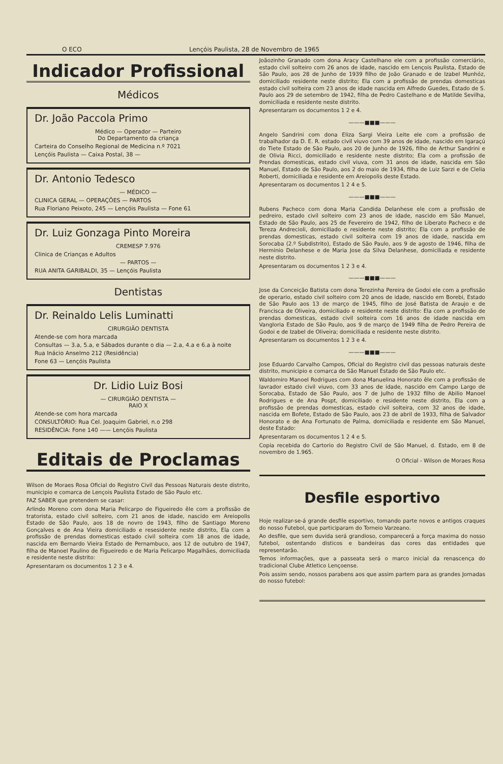O ECO Lençóis Paulista, 28 de Novembro de 1965
Indicador Profissional
Médicos
Dr. João Paccola Primo
Médico — Operador — Parteiro
Do Departamento da criança
Carteira do Conselho Regional de Medicina n.º 7021
Lençóis Paulista — Caixa Postal, 38 —
Dr. Antonio Tedesco
— MÉDICO —
CLINICA GERAL — OPERAÇÕES — PARTOS
Rua Floriano Peixoto, 245 — Lençóis Paulista — Fone 61
Dr. Luiz Gonzaga Pinto Moreira
CREMESP 7.976
Clinica de Crianças e Adultos
— PARTOS —
RUA ANITA GARIBALDI, 35 — Lençóis Paulista
Dentistas
Dr. Reinaldo Lelis Luminatti
CIRURGIÃO DENTISTA
Atende-se com hora marcada
Consultas — 3.a, 5.a, e Sábados durante o dia — 2.a, 4.a e 6.a à noite
Rua Inácio Anselmo 212 (Residência)
Fone 63 — Lençóis Paulista
Dr. Lidio Luiz Bosi
— CIRURGIÃO DENTISTA —
RAIO X
Atende-se com hora marcada
CONSULTÓRIO: Rua Cel. Joaquim Gabriel, n.o 298
RESIDÊNCIA: Fone 140 —— Lençóis Paulista
Editais de Proclamas
Wilson de Moraes Rosa Oficial do Registro Civil das Pessoas Naturais deste distrito, municipio e comarca de Lençois Paulista Estado de São Paulo etc.
FAZ SABER que pretendem se casar:
Arlindo Moreno com dona Maria Pelicarpo de Figueiredo êle com a profissão de tratorista, estado civil solteiro, com 21 anos de idade, nascido em Areiopolis Estado de São Paulo, aos 18 de novro de 1943, filho de Santiago Moreno Gonçalves e de Ana Vieira domiciliado e resesidente neste distrito, Ela com a profissão de prendas domesticas estado civil solteira com 18 anos de idade, nascida em Bernardo Vieira Estado de Pernambuco, aos 12 de outubro de 1947, filha de Manoel Paulino de Figueiredo e de Maria Pelicarpo Magalhães, domiciliada e residente neste distrito:
Apresentaram os documentos 1 2 3 e 4.
Joãozinho Granado com dona Aracy Castelhano ele com a profissão comerciário, estado civil solteiro com 26 anos de idade, nascido em Lençois Paulista, Estado de São Paulo, aos 28 de Junho de 1939 filho de João Granado e de Izabel Munhóz, domiciliado residente neste distrito; Ela com a profissão de prendas domesticas estado civil solteira com 23 anos de idade nascida em Alfredo Guedes, Estado de S. Paulo aos 29 de setembro de 1942, filha de Pedro Castelhano e de Matilde Sevilha, domiciliada e residente neste distrito.
Apresentaram os documentos 1 2 e 4.
———■■■———
Angelo Sandrini com dona Eliza Sargi Vieira Leite ele com a profissão de trabalhador da D. E. R. estado civil viuvo com 39 anos de idade, nascido em Igaraçú do Tiete Estado de São Paulo, aos 20 de Junho de 1926, filho de Arthur Sandrini e de Olivia Ricci, domiciliado e residente neste distrito; Ela com a profissão de Prendas domesticas, estado civil viuva, com 31 anos de idade, nascida em São Manuel, Estado de São Paulo, aos 2 do maio de 1934, filha de Luiz Sarzi e de Clelia Roberti, domiciliada e residente em Areiopolis deste Estado.
Apresentaram os documentos 1 2 4 e 5.
———■■■———
Rubens Pacheco com dona Maria Candida Delanhese ele com a profissão de pedreiro, estado civil solteiro com 23 anos de idade, nascido em São Manuel, Estado de São Paulo, aos 25 de Fevereiro de 1942, filho de Liberato Pacheco e de Tereza Andrecioli, domiciliado e residente neste distrito; Ela com a profissão de prendas domesticas, estado civil solteira com 19 anos de idade, nascida em Sorocaba (2.º Subdistrito), Estado de São Paulo, aos 9 de agosto de 1946, filha de Herminio Delanhese e de Maria Jose da Silva Delanhese, domiciliada e residente neste distrito.
Apresentaram os documentos 1 2 3 e 4.
———■■■———
Jose da Conceição Batista com dona Terezinha Pereira de Godoi ele com a profissão de operario, estado civil solteiro com 20 anos de idade, nascido em Borebi, Estado de São Paulo aos 13 de março de 1945, filho de José Batista de Araujo e de Francisca de Oliveira, domiciliado e residente neste distrito: Ela com a profissão de prendas domesticas, estado civil solteira com 16 anos de idade nascida em Vangloria Estado de São Paulo, aos 9 de março de 1949 filha de Pedro Pereira de Godoi e de Izabel de Oliveira; domiciliada e residente neste distrito.
Apresentaram os documentos 1 2 3 e 4.
———■■■———
Jose Eduardo Carvalho Campos, Oficial do Registro civil das pessoas naturais deste distrito, municipio e comarca de São Manuel Estado de São Paulo etc.
Waldomiro Manoel Rodrigues com dona Manuelina Honorato êle com a profissão de lavrador estado civil viuvo, com 33 anos de idade, nascido em Campo Largo de Sorocaba, Estado de São Paulo, aos 7 de Julho de 1932 filho de Abilio Manoel Rodrigues e de Ana Pospt, domiciliado e residente neste distrito, Ela com a profissão de prendas domesticas, estado civil solteira, com 32 anos de idade, nascida em Bofete, Estado de São Paulo, aos 23 de abril de 1933, filha de Salvador Honorato e de Ana Fortunato de Palma, domiciliada e residente em São Manuel, deste Estado:
Apresentaram os documentos 1 2 4 e 5.
Copia recebida do Cartorio do Registro Civil de São Manuel, d. Estado, em 8 de novembro de 1.965.
O Oficial - Wilson de Moraes Rosa
Desfile esportivo
Hoje realizar-se-á grande desfile esportivo, tomando parte novos e antigos craques do nosso Futebol, que participaram do Torneio Varzeano.
Ao desfile, que sem duvida será grandioso, comparecerá a força maxima do nosso futebol, ostentando disticos e bandeiras das cores das entidades que representarão.
Temos informações, que a passeata será o marco inicial da renascença do tradicional Clube Atletico Lençoense.
Pois assim sendo, nossos parabens aos que assim partem para as grandes Jornadas do nosso futebol: